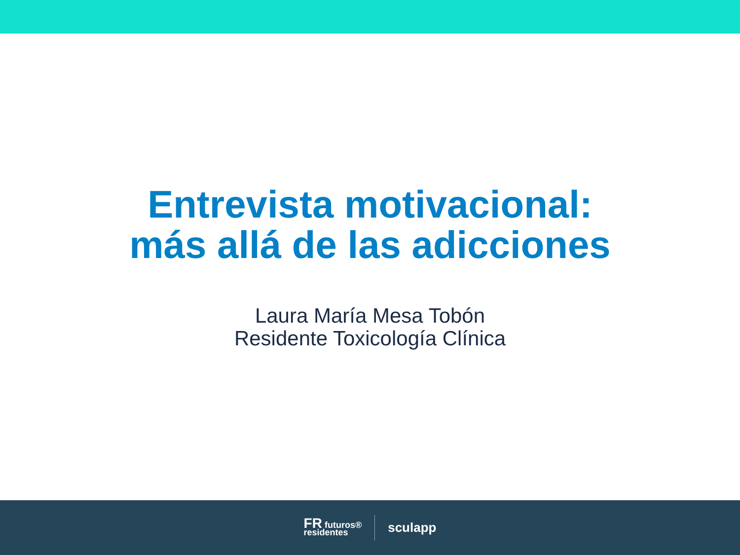Entrevista motivacional:
más allá de las adicciones
Laura María Mesa Tobón
Residente Toxicología Clínica
FR futuros®
residentes
sculapp